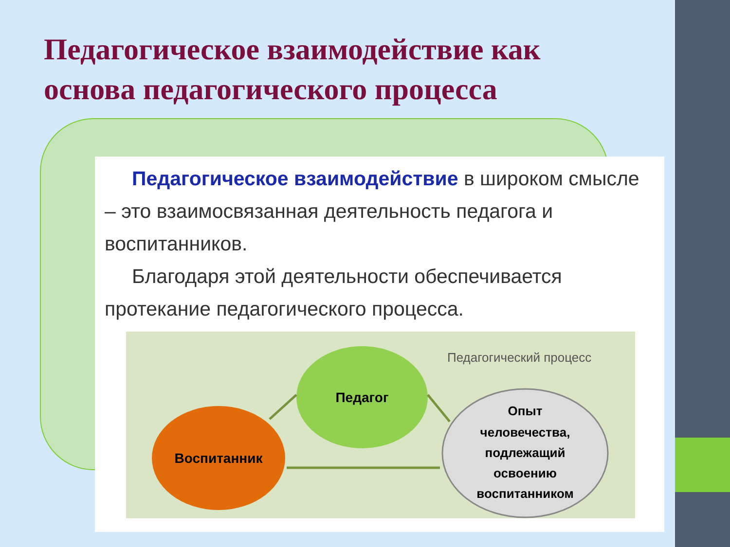Педагогическое взаимодействие как
основа педагогического процесса
Педагогическое взаимодействие в широком смысле – это взаимосвязанная деятельность педагога и воспитанников.
Благодаря этой деятельности обеспечивается протекание педагогического процесса.
Педагогический процесс
Педагог
Воспитанник
Опыт
человечества,
подлежащий
освоению
воспитанником